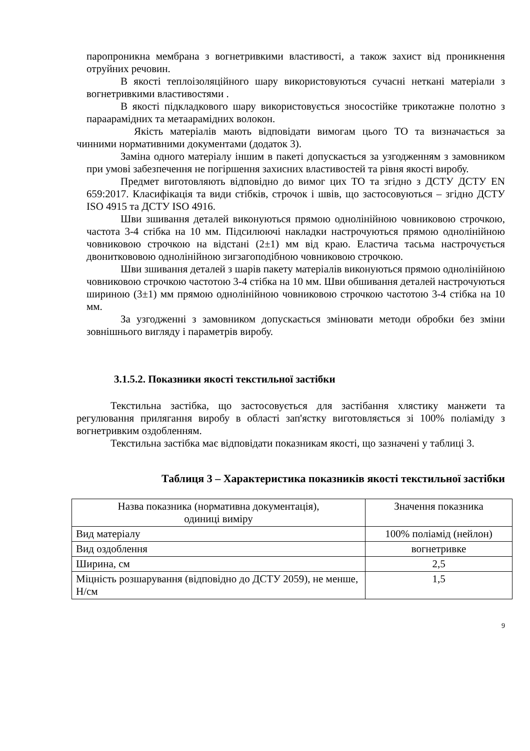паропроникна мембрана з вогнетривкими властивості, а також захист від проникнення отруйних речовин.
В якості теплоізоляційного шару використовуються сучасні нетканi матеріали з вогнетривкими властивостями .
В якості підкладкового шару використовується зносостійке трикотажне полотно з параарамідних та метаарамідних волокон.
Якість матеріалів мають відповідати вимогам цього ТО та визначається за чинними нормативними документами (додаток 3).
Заміна одного матеріалу іншим в пакеті допускається за узгодженням з замовником при умові забезпечення не погіршення захисних властивостей та рівня якості виробу.
Предмет виготовляють відповідно до вимог цих ТО та згідно з ДСТУ ДСТУ EN 659:2017. Класифікація та види стібків, строчок і швів, що застосовуються – згідно ДСТУ ISO 4915 та ДСТУ ISO 4916.
Шви зшивання деталей виконуються прямою однолінійною човниковою строчкою, частота 3-4 стібка на 10 мм. Підсилюючі накладки настрочуються прямою однолінійною човниковою строчкою на відстані (2±1) мм від краю. Еластича тасьма настрочується двониткововою однолінійною зигзагоподібною човниковою строчкою.
Шви зшивання деталей з шарів пакету матеріалів виконуються прямою однолінійною човниковою строчкою частотою 3-4 стібка на 10 мм. Шви обшивання деталей настрочуються шириною (3±1) мм прямою однолінійною човниковою строчкою частотою 3-4 стібка на 10 мм.
За узгодженні з замовником допускається змінювати методи обробки без зміни зовнішнього вигляду і параметрів виробу.
3.1.5.2. Показники якості текстильної застібки
Текстильна застібка, що застосовується для застібання хлястику манжети та регулювання прилягання виробу в області зап'ястку виготовляється зі 100% поліаміду з вогнетривким оздобленням.
Текстильна застібка має відповідати показникам якості, що зазначені у таблиці 3.
Таблиця 3 – Характеристика показників якості текстильної застібки
| Назва показника (нормативна документація), одиниці виміру | Значення показника |
| Вид матеріалу | 100% поліамід (нейлон) |
| Вид оздоблення | вогнетривке |
| Ширина, см | 2,5 |
| Міцність розшарування (відповідно до ДСТУ 2059), не менше, Н/см | 1,5 |
9